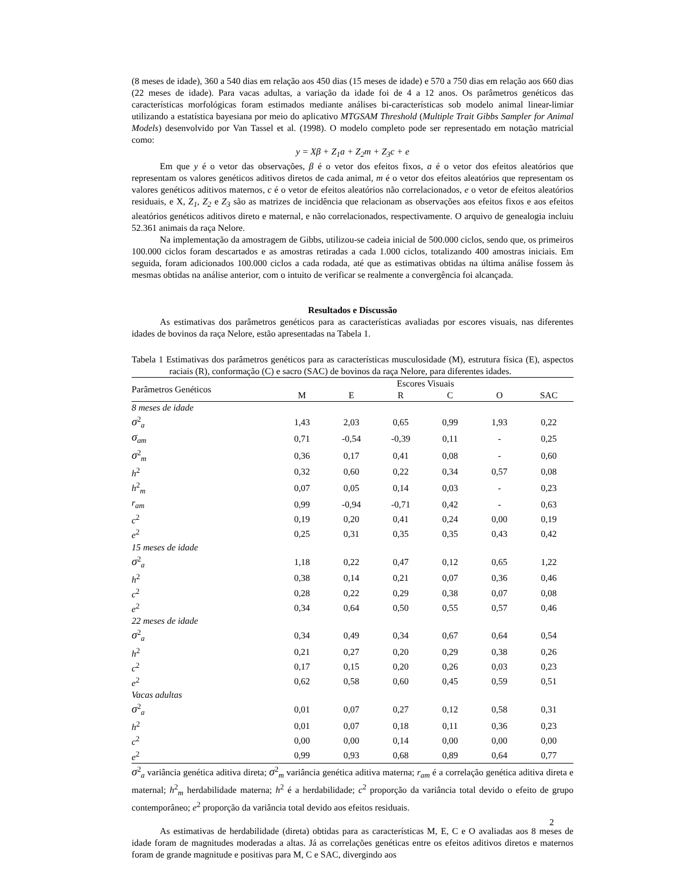(8 meses de idade), 360 a 540 dias em relação aos 450 dias (15 meses de idade) e 570 a 750 dias em relação aos 660 dias (22 meses de idade). Para vacas adultas, a variação da idade foi de 4 a 12 anos. Os parâmetros genéticos das características morfológicas foram estimados mediante análises bi-características sob modelo animal linear-limiar utilizando a estatística bayesiana por meio do aplicativo MTGSAM Threshold (Multiple Trait Gibbs Sampler for Animal Models) desenvolvido por Van Tassel et al. (1998). O modelo completo pode ser representado em notação matricial como:
y = Xβ + Z<sub>1</sub>a + Z<sub>2</sub>m + Z<sub>3</sub>c + e
Em que y é o vetor das observações, β é o vetor dos efeitos fixos, a é o vetor dos efeitos aleatórios que representam os valores genéticos aditivos diretos de cada animal, m é o vetor dos efeitos aleatórios que representam os valores genéticos aditivos maternos, c é o vetor de efeitos aleatórios não correlacionados, e o vetor de efeitos aleatórios residuais, e X, Z<sub>1</sub>, Z<sub>2</sub> e Z<sub>3</sub> são as matrizes de incidência que relacionam as observações aos efeitos fixos e aos efeitos aleatórios genéticos aditivos direto e maternal, e não correlacionados, respectivamente. O arquivo de genealogia incluiu 52.361 animais da raça Nelore.
Na implementação da amostragem de Gibbs, utilizou-se cadeia inicial de 500.000 ciclos, sendo que, os primeiros 100.000 ciclos foram descartados e as amostras retiradas a cada 1.000 ciclos, totalizando 400 amostras iniciais. Em seguida, foram adicionados 100.000 ciclos a cada rodada, até que as estimativas obtidas na última análise fossem às mesmas obtidas na análise anterior, com o intuito de verificar se realmente a convergência foi alcançada.
Resultados e Discussão
As estimativas dos parâmetros genéticos para as características avaliadas por escores visuais, nas diferentes idades de bovinos da raça Nelore, estão apresentadas na Tabela 1.
Tabela 1 Estimativas dos parâmetros genéticos para as características musculosidade (M), estrutura física (E), aspectos raciais (R), conformação (C) e sacro (SAC) de bovinos da raça Nelore, para diferentes idades.
| Parâmetros Genéticos | Escores Visuais | | | | | |
| --- | --- | --- | --- | --- | --- | --- |
| | M | E | R | C | O | SAC |
| 8 meses de idade | | | | | | |
| σ<sup>2</sup><sub>a</sub> | 1,43 | 2,03 | 0,65 | 0,99 | 1,93 | 0,22 |
| σ<sub>am</sub> | 0,71 | -0,54 | -0,39 | 0,11 | - | 0,25 |
| σ<sup>2</sup><sub>m</sub> | 0,36 | 0,17 | 0,41 | 0,08 | - | 0,60 |
| h<sup>2</sup> | 0,32 | 0,60 | 0,22 | 0,34 | 0,57 | 0,08 |
| h<sup>2</sup><sub>m</sub> | 0,07 | 0,05 | 0,14 | 0,03 | - | 0,23 |
| r<sub>am</sub> | 0,99 | -0,94 | -0,71 | 0,42 | - | 0,63 |
| c<sup>2</sup> | 0,19 | 0,20 | 0,41 | 0,24 | 0,00 | 0,19 |
| e<sup>2</sup> | 0,25 | 0,31 | 0,35 | 0,35 | 0,43 | 0,42 |
| 15 meses de idade | | | | | | |
| σ<sup>2</sup><sub>a</sub> | 1,18 | 0,22 | 0,47 | 0,12 | 0,65 | 1,22 |
| h<sup>2</sup> | 0,38 | 0,14 | 0,21 | 0,07 | 0,36 | 0,46 |
| c<sup>2</sup> | 0,28 | 0,22 | 0,29 | 0,38 | 0,07 | 0,08 |
| e<sup>2</sup> | 0,34 | 0,64 | 0,50 | 0,55 | 0,57 | 0,46 |
| 22 meses de idade | | | | | | |
| σ<sup>2</sup><sub>a</sub> | 0,34 | 0,49 | 0,34 | 0,67 | 0,64 | 0,54 |
| h<sup>2</sup> | 0,21 | 0,27 | 0,20 | 0,29 | 0,38 | 0,26 |
| c<sup>2</sup> | 0,17 | 0,15 | 0,20 | 0,26 | 0,03 | 0,23 |
| e<sup>2</sup> | 0,62 | 0,58 | 0,60 | 0,45 | 0,59 | 0,51 |
| Vacas adultas | | | | | | |
| σ<sup>2</sup><sub>a</sub> | 0,01 | 0,07 | 0,27 | 0,12 | 0,58 | 0,31 |
| h<sup>2</sup> | 0,01 | 0,07 | 0,18 | 0,11 | 0,36 | 0,23 |
| c<sup>2</sup> | 0,00 | 0,00 | 0,14 | 0,00 | 0,00 | 0,00 |
| e<sup>2</sup> | 0,99 | 0,93 | 0,68 | 0,89 | 0,64 | 0,77 |
σ<sup>2</sup><sub>a</sub> variância genética aditiva direta; σ<sup>2</sup><sub>m</sub> variância genética aditiva materna; r<sub>am</sub> é a correlação genética aditiva direta e maternal; h<sup>2</sup><sub>m</sub> herdabilidade materna; h<sup>2</sup> é a herdabilidade; c<sup>2</sup> proporção da variância total devido o efeito de grupo contemporâneo; e<sup>2</sup> proporção da variância total devido aos efeitos residuais.
As estimativas de herdabilidade (direta) obtidas para as características M, E, C e O avaliadas aos 8 meses de idade foram de magnitudes moderadas a altas. Já as correlações genéticas entre os efeitos aditivos diretos e maternos foram de grande magnitude e positivas para M, C e SAC, divergindo aos
2